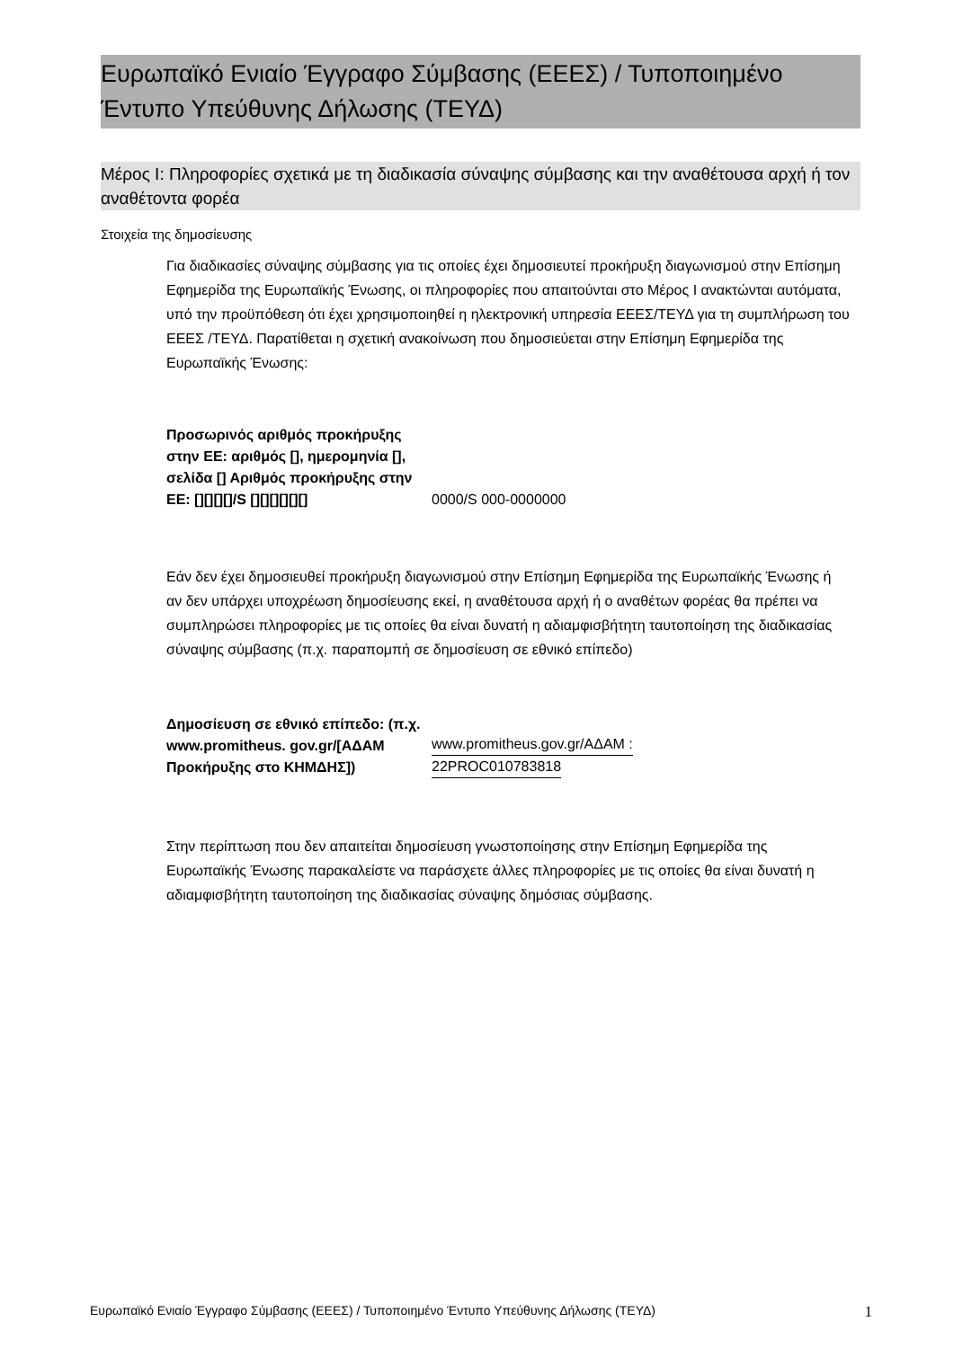Ευρωπαϊκό Ενιαίο Έγγραφο Σύμβασης (ΕΕΕΣ) / Τυποποιημένο Έντυπο Υπεύθυνης Δήλωσης (ΤΕΥΔ)
Μέρος Ι: Πληροφορίες σχετικά με τη διαδικασία σύναψης σύμβασης και την αναθέτουσα αρχή ή τον αναθέτοντα φορέα
Στοιχεία της δημοσίευσης
Για διαδικασίες σύναψης σύμβασης για τις οποίες έχει δημοσιευτεί προκήρυξη διαγωνισμού στην Επίσημη Εφημερίδα της Ευρωπαϊκής Ένωσης, οι πληροφορίες που απαιτούνται στο Μέρος I ανακτώνται αυτόματα, υπό την προϋπόθεση ότι έχει χρησιμοποιηθεί η ηλεκτρονική υπηρεσία ΕΕΕΣ/ΤΕΥΔ για τη συμπλήρωση του ΕΕΕΣ /ΤΕΥΔ. Παρατίθεται η σχετική ανακοίνωση που δημοσιεύεται στην Επίσημη Εφημερίδα της Ευρωπαϊκής Ένωσης:
| Προσωρινός αριθμός προκήρυξης στην ΕΕ: αριθμός [], ημερομηνία [], σελίδα [] Αριθμός προκήρυξης στην ΕΕ: [][][][]/S [][][][][][] | 0000/S 000-0000000 |
Εάν δεν έχει δημοσιευθεί προκήρυξη διαγωνισμού στην Επίσημη Εφημερίδα της Ευρωπαϊκής Ένωσης ή αν δεν υπάρχει υποχρέωση δημοσίευσης εκεί, η αναθέτουσα αρχή ή ο αναθέτων φορέας θα πρέπει να συμπληρώσει πληροφορίες με τις οποίες θα είναι δυνατή η αδιαμφισβήτητη ταυτοποίηση της διαδικασίας σύναψης σύμβασης (π.χ. παραπομπή σε δημοσίευση σε εθνικό επίπεδο)
| Δημοσίευση σε εθνικό επίπεδο: (π.χ. www.promitheus. gov.gr/[ΑΔΑΜ Προκήρυξης στο ΚΗΜΔΗΣ]) | www.promitheus.gov.gr/ΑΔΑΜ : 22PROC010783818 |
Στην περίπτωση που δεν απαιτείται δημοσίευση γνωστοποίησης στην Επίσημη Εφημερίδα της Ευρωπαϊκής Ένωσης παρακαλείστε να παράσχετε άλλες πληροφορίες με τις οποίες θα είναι δυνατή η αδιαμφισβήτητη ταυτοποίηση της διαδικασίας σύναψης δημόσιας σύμβασης.
Ευρωπαϊκό Ενιαίο Έγγραφο Σύμβασης (ΕΕΕΣ) / Τυποποιημένο Έντυπο Υπεύθυνης Δήλωσης (ΤΕΥΔ) 1